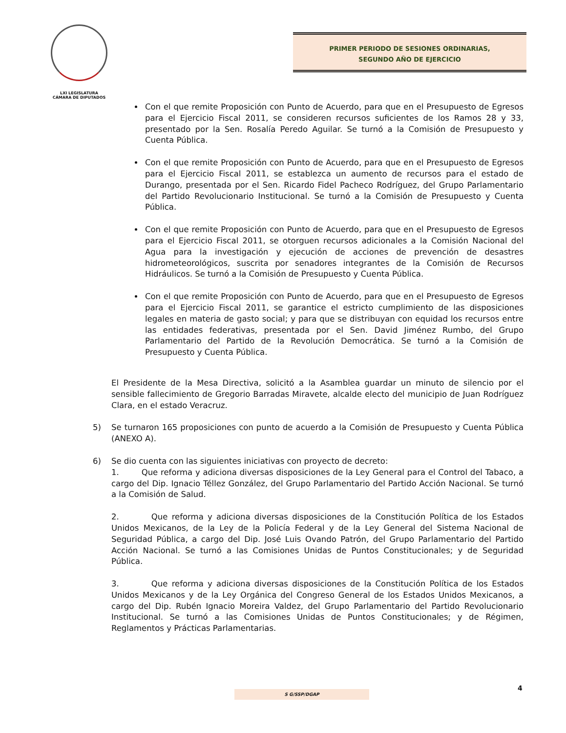LXI LEGISLATURA
CÁMARA DE DIPUTADOS
PRIMER PERIODO DE SESIONES ORDINARIAS,
SEGUNDO AÑO DE EJERCICIO
Con el que remite Proposición con Punto de Acuerdo, para que en el Presupuesto de Egresos para el Ejercicio Fiscal 2011, se consideren recursos suficientes de los Ramos 28 y 33, presentado por la Sen. Rosalía Peredo Aguilar. Se turnó a la Comisión de Presupuesto y Cuenta Pública.
Con el que remite Proposición con Punto de Acuerdo, para que en el Presupuesto de Egresos para el Ejercicio Fiscal 2011, se establezca un aumento de recursos para el estado de Durango, presentada por el Sen. Ricardo Fidel Pacheco Rodríguez, del Grupo Parlamentario del Partido Revolucionario Institucional. Se turnó a la Comisión de Presupuesto y Cuenta Pública.
Con el que remite Proposición con Punto de Acuerdo, para que en el Presupuesto de Egresos para el Ejercicio Fiscal 2011, se otorguen recursos adicionales a la Comisión Nacional del Agua para la investigación y ejecución de acciones de prevención de desastres hidrometeorológicos, suscrita por senadores integrantes de la Comisión de Recursos Hidráulicos. Se turnó a la Comisión de Presupuesto y Cuenta Pública.
Con el que remite Proposición con Punto de Acuerdo, para que en el Presupuesto de Egresos para el Ejercicio Fiscal 2011, se garantice el estricto cumplimiento de las disposiciones legales en materia de gasto social; y para que se distribuyan con equidad los recursos entre las entidades federativas, presentada por el Sen. David Jiménez Rumbo, del Grupo Parlamentario del Partido de la Revolución Democrática. Se turnó a la Comisión de Presupuesto y Cuenta Pública.
El Presidente de la Mesa Directiva, solicitó a la Asamblea guardar un minuto de silencio por el sensible fallecimiento de Gregorio Barradas Miravete, alcalde electo del municipio de Juan Rodríguez Clara, en el estado Veracruz.
5) Se turnaron 165 proposiciones con punto de acuerdo a la Comisión de Presupuesto y Cuenta Pública (ANEXO A).
6) Se dio cuenta con las siguientes iniciativas con proyecto de decreto:
1. Que reforma y adiciona diversas disposiciones de la Ley General para el Control del Tabaco, a cargo del Dip. Ignacio Téllez González, del Grupo Parlamentario del Partido Acción Nacional. Se turnó a la Comisión de Salud.
2. Que reforma y adiciona diversas disposiciones de la Constitución Política de los Estados Unidos Mexicanos, de la Ley de la Policía Federal y de la Ley General del Sistema Nacional de Seguridad Pública, a cargo del Dip. José Luis Ovando Patrón, del Grupo Parlamentario del Partido Acción Nacional. Se turnó a las Comisiones Unidas de Puntos Constitucionales; y de Seguridad Pública.
3. Que reforma y adiciona diversas disposiciones de la Constitución Política de los Estados Unidos Mexicanos y de la Ley Orgánica del Congreso General de los Estados Unidos Mexicanos, a cargo del Dip. Rubén Ignacio Moreira Valdez, del Grupo Parlamentario del Partido Revolucionario Institucional. Se turnó a las Comisiones Unidas de Puntos Constitucionales; y de Régimen, Reglamentos y Prácticas Parlamentarias.
4
S G/SSP/DGAP